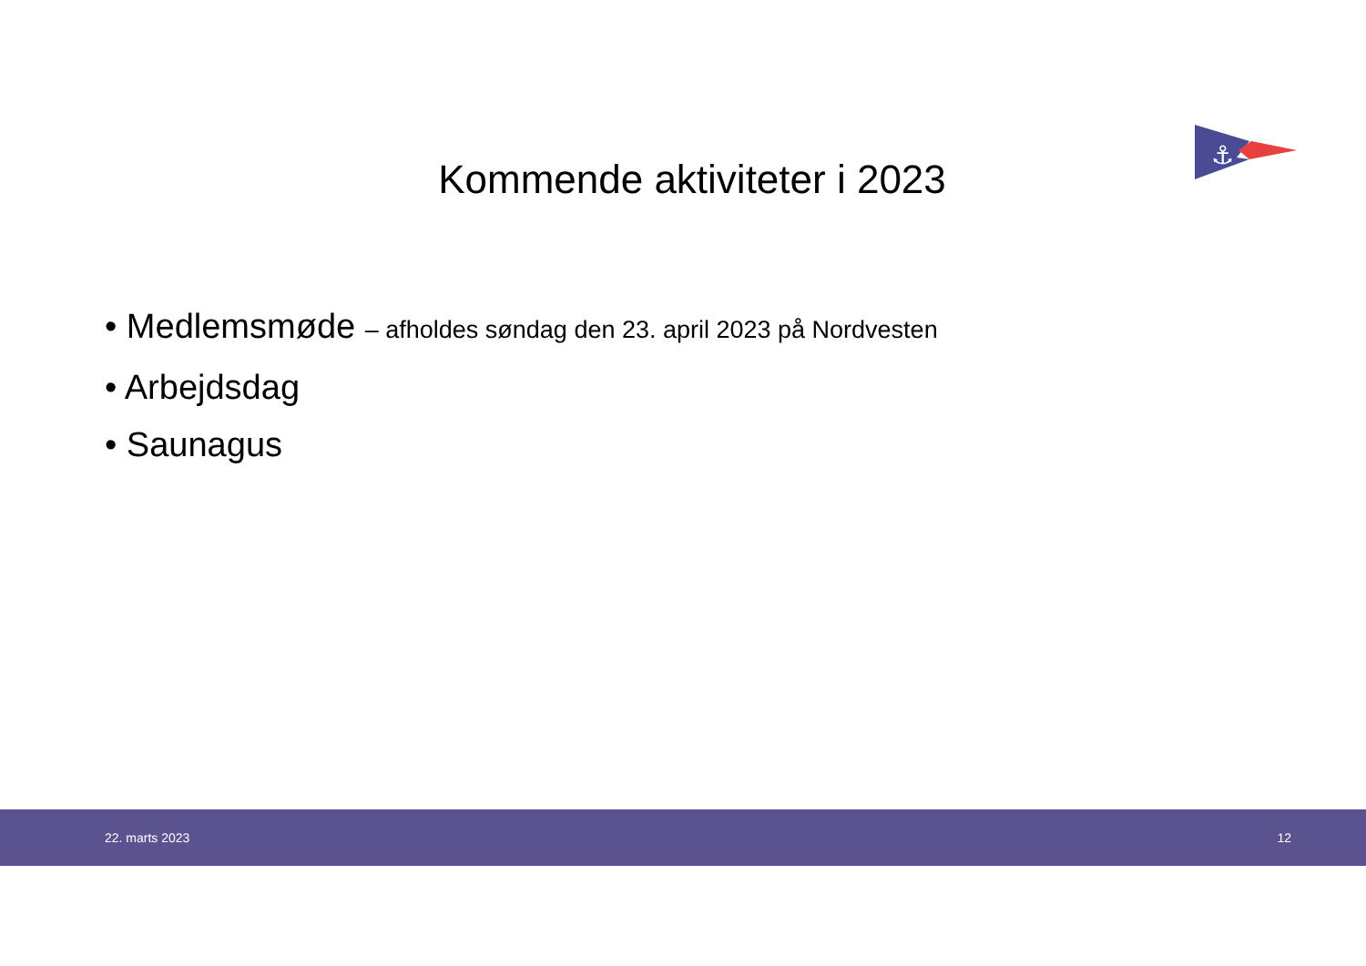⚓
Kommende aktiviteter i 2023
• Medlemsmøde – afholdes søndag den 23. april 2023 på Nordvesten
• Arbejdsdag
• Saunagus
22. marts 2023 12